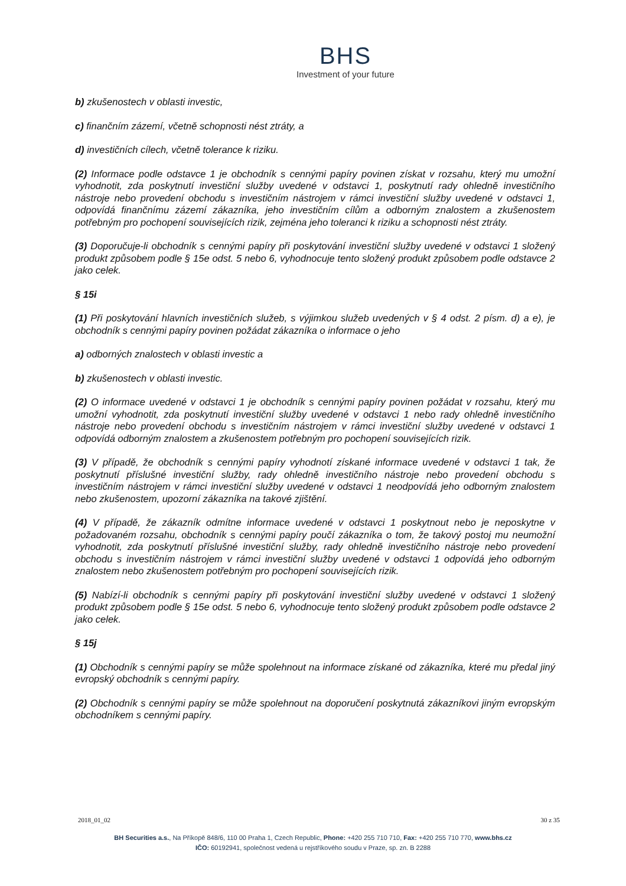BHS
Investment of your future
b) zkušenostech v oblasti investic,
c) finančním zázemí, včetně schopnosti nést ztráty, a
d) investičních cílech, včetně tolerance k riziku.
(2) Informace podle odstavce 1 je obchodník s cennými papíry povinen získat v rozsahu, který mu umožní vyhodnotit, zda poskytnutí investiční služby uvedené v odstavci 1, poskytnutí rady ohledně investičního nástroje nebo provedení obchodu s investičním nástrojem v rámci investiční služby uvedené v odstavci 1, odpovídá finančnímu zázemí zákazníka, jeho investičním cílům a odborným znalostem a zkušenostem potřebným pro pochopení souvisejících rizik, zejména jeho toleranci k riziku a schopnosti nést ztráty.
(3) Doporučuje-li obchodník s cennými papíry při poskytování investiční služby uvedené v odstavci 1 složený produkt způsobem podle § 15e odst. 5 nebo 6, vyhodnocuje tento složený produkt způsobem podle odstavce 2 jako celek.
§ 15i
(1) Při poskytování hlavních investičních služeb, s výjimkou služeb uvedených v § 4 odst. 2 písm. d) a e), je obchodník s cennými papíry povinen požádat zákazníka o informace o jeho
a) odborných znalostech v oblasti investic a
b) zkušenostech v oblasti investic.
(2) O informace uvedené v odstavci 1 je obchodník s cennými papíry povinen požádat v rozsahu, který mu umožní vyhodnotit, zda poskytnutí investiční služby uvedené v odstavci 1 nebo rady ohledně investičního nástroje nebo provedení obchodu s investičním nástrojem v rámci investiční služby uvedené v odstavci 1 odpovídá odborným znalostem a zkušenostem potřebným pro pochopení souvisejících rizik.
(3) V případě, že obchodník s cennými papíry vyhodnotí získané informace uvedené v odstavci 1 tak, že poskytnutí příslušné investiční služby, rady ohledně investičního nástroje nebo provedení obchodu s investičním nástrojem v rámci investiční služby uvedené v odstavci 1 neodpovídá jeho odborným znalostem nebo zkušenostem, upozorní zákazníka na takové zjištění.
(4) V případě, že zákazník odmítne informace uvedené v odstavci 1 poskytnout nebo je neposkytne v požadovaném rozsahu, obchodník s cennými papíry poučí zákazníka o tom, že takový postoj mu neumožní vyhodnotit, zda poskytnutí příslušné investiční služby, rady ohledně investičního nástroje nebo provedení obchodu s investičním nástrojem v rámci investiční služby uvedené v odstavci 1 odpovídá jeho odborným znalostem nebo zkušenostem potřebným pro pochopení souvisejících rizik.
(5) Nabízí-li obchodník s cennými papíry při poskytování investiční služby uvedené v odstavci 1 složený produkt způsobem podle § 15e odst. 5 nebo 6, vyhodnocuje tento složený produkt způsobem podle odstavce 2 jako celek.
§ 15j
(1) Obchodník s cennými papíry se může spolehnout na informace získané od zákazníka, které mu předal jiný evropský obchodník s cennými papíry.
(2) Obchodník s cennými papíry se může spolehnout na doporučení poskytnutá zákazníkovi jiným evropským obchodníkem s cennými papíry.
2018_01_02 30 z 35
BH Securities a.s., Na Příkopě 848/6, 110 00 Praha 1, Czech Republic, Phone: +420 255 710 710, Fax: +420 255 710 770, www.bhs.cz
IČO: 60192941, společnost vedená u rejstříkového soudu v Praze, sp. zn. B 2288